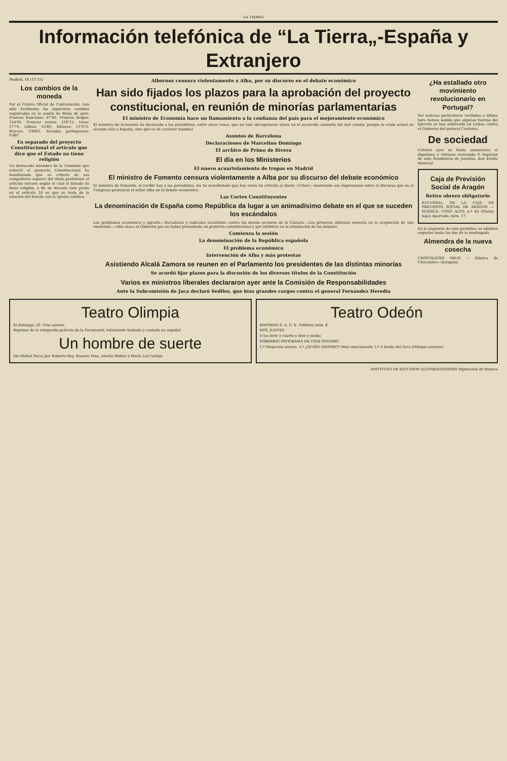LA TIERRA
Información telefónica de “La Tierra„-España y Extranjero
Madrid, 16 (11'15)
Los cambios de la moneda
Por el Centro Oficial de Contratación, han sido facilitados los siguientes cambios registrados en la sesión de Bolsa de ayer: Francos franceses: 47'45. Francos belgas: 154'05. Francos suizos: 216'15. Liras: 57'75. Libras: 53'85. Dólares: 11'075. Marcos: 2'0061. Escudos portugueses: 0'487
Es separado del proyecto Constitucional el artículo que dice que el Estado no tiene religión
Un destacado miembro de la Comisión que redactó el proyecto Constitucional ha manifestado que es criterio de sus compañeros separar del título preliminar el artículo tercero según el cual el Estado no tiene religión, a fin de discutir este punto en el artículo 24 en que se trata de la relación del Estado con la Iglesia católica.
Albornoz censura violentamente a Alba, por su discurso en el debate económico
Han sido fijados los plazos para la aprobación del proyecto constitucional, en reunión de minorías parlamentarias
El ministro de Economía hace un llamamiento a la confianza del país para el mejoramiento económico
El ministro de Economía ha declarado a los periodistas, entre otras cosas, que no vale abroquelarse ahora en el socorrido consuelo del mal común, porque la crisis actual no alcanza sólo a España, sino que es de carácter mundial.
Asuntos de Barcelona
Declaraciones de Marcelino Domingo
El archivo de Primo de Rivera
El día en los Ministerios
El nuevo acuartelamiento de tropas en Madrid
El ministro de Fomento censura violentamente a Alba por su discurso del debate económico
El ministro de Fomento, al recibir hoy a los periodistas, les ha manifestado que hoy envía un artículo al diario «Crisol», mostrando sus impresiones sobre el discurso que en el Congreso pronunció el señor Alba en el debate económico.
Las Cortes Constituyentes
La denominación de España como República da lugar a un animadísimo debate en el que se suceden los escándalos
Los problemas económico y agrario.—Socialistas y radicales socialistas contra los demás sectores de la Cámara.—Los primeros obtienen mayoría en la aceptación de una enmienda.—Alba ataca al Gobierno por no haber presentado un proyecto constitucional y por inhibirse en la orientación de los debates.
Comienza la sesión
La denominación de la República española
El problema económico
Intervención de Alba y más protestas
Asistiendo Alcalá Zamora se reunen en el Parlamento los presidentes de las distintas minorías
Se acordó fijar plazos para la discusión de los diversos títulos de la Constitución
Varios ex ministros liberales declararon ayer ante la Comisión de Responsabilidades
Ante la Subcomisión de Jaca declaró Sediles, que hizo grandes cargos contra el general Fernández Heredia
¿Ha estallado otro movimiento revolucionario en Portugal?
Por noticias particulares recibidas a última hora hemos sabido que algunas fuerzas del Ejército se han sublevado en Lisboa contra el Gobierno del general Carmona.
De sociedad
Celebró ayer su fiesta onomástica el dignísimo y virtuoso reverendo P. Superior de esta Residencia de Jesuitas, don Emilio Monreal.
Caja de Previsión Social de Aragón
Retiro obrero obligatorio
SUCURSAL DE LA CAJA DE PREVISION SOCIAL DE ARAGON — HUESCA. COSO ALTO, n.º 45 (Planta baja) Apartado. núm. 17
En la imprenta de este periódico se admiten esquelas hasta las dos de la madrugada
Almendra de la nueva cosecha
CHOCOLATES ORUS — Fábrica de Chocolates—Zaragoza
Teatro Olimpia
El domingo, 20. Cine sonoro.
Reprisse de la estupenda película de la Paramount, totalmente hablada y cantada en español
Un hombre de suerte
(de Muñoz Seca) por Roberto Rey, Rosario Pino, Amelia Muñoz y María Luz Gallejo
Teatro Odeón
EMPRESA S. A. G. E. Teléfono núm. 8
HOY, JUEVES
A las siete y cuarto y diez y media
SOBERBIO PROGRAMA DE CINE SONORO
1.º Magacine sonoro. 2.º ¿QUIÉN DISPARO? Muy emocionante 3.º A bordo del Arca (Dibujos sonoros)
INSTITUTO DE ESTUDIOS ALTOARAGONESES Diputación de Huesca